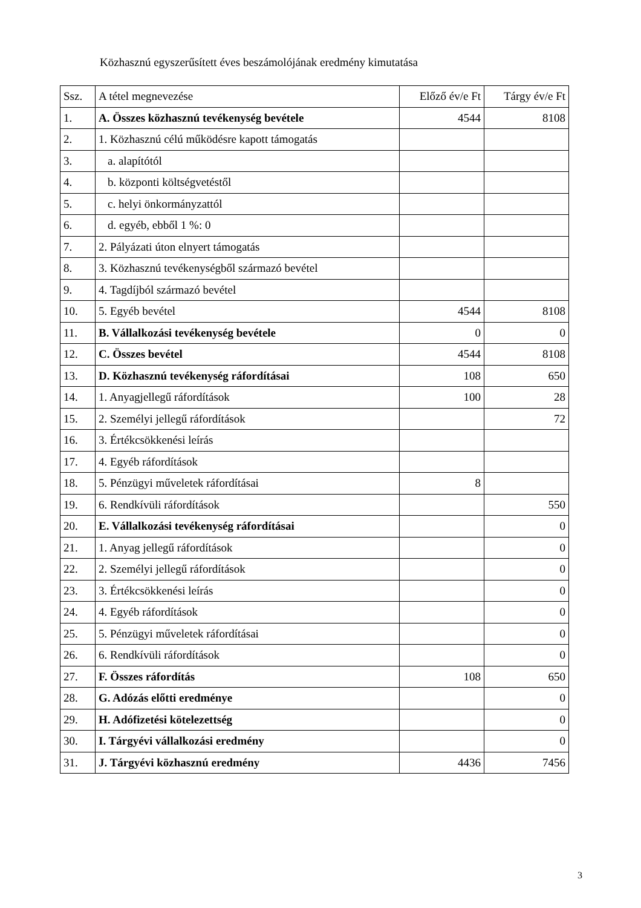Közhasznú egyszerűsített éves beszámolójának eredmény kimutatása
| Ssz. | A tétel megnevezése | Előző év/e Ft | Tárgy év/e Ft |
| 1. | A. Összes közhasznú tevékenység bevétele | 4544 | 8108 |
| 2. | 1. Közhasznú célú működésre kapott támogatás | | |
| 3. | a. alapítótól | | |
| 4. | b. központi költségvetéstől | | |
| 5. | c. helyi önkormányzattól | | |
| 6. | d. egyéb, ebből 1 %: 0 | | |
| 7. | 2. Pályázati úton elnyert támogatás | | |
| 8. | 3. Közhasznú tevékenységből származó bevétel | | |
| 9. | 4. Tagdíjból származó bevétel | | |
| 10. | 5. Egyéb bevétel | 4544 | 8108 |
| 11. | B. Vállalkozási tevékenység bevétele | 0 | 0 |
| 12. | C. Összes bevétel | 4544 | 8108 |
| 13. | D. Közhasznú tevékenység ráfordításai | 108 | 650 |
| 14. | 1. Anyagjellegű ráfordítások | 100 | 28 |
| 15. | 2. Személyi jellegű ráfordítások | | 72 |
| 16. | 3. Értékcsökkenési leírás | | |
| 17. | 4. Egyéb ráfordítások | | |
| 18. | 5. Pénzügyi műveletek ráfordításai | 8 | |
| 19. | 6. Rendkívüli ráfordítások | | 550 |
| 20. | E. Vállalkozási tevékenység ráfordításai | | 0 |
| 21. | 1. Anyag jellegű ráfordítások | | 0 |
| 22. | 2. Személyi jellegű ráfordítások | | 0 |
| 23. | 3. Értékcsökkenési leírás | | 0 |
| 24. | 4. Egyéb ráfordítások | | 0 |
| 25. | 5. Pénzügyi műveletek ráfordításai | | 0 |
| 26. | 6. Rendkívüli ráfordítások | | 0 |
| 27. | F. Összes ráfordítás | 108 | 650 |
| 28. | G. Adózás előtti eredménye | | 0 |
| 29. | H. Adófizetési kötelezettség | | 0 |
| 30. | I. Tárgyévi vállalkozási eredmény | | 0 |
| 31. | J. Tárgyévi közhasznú eredmény | 4436 | 7456 |
3